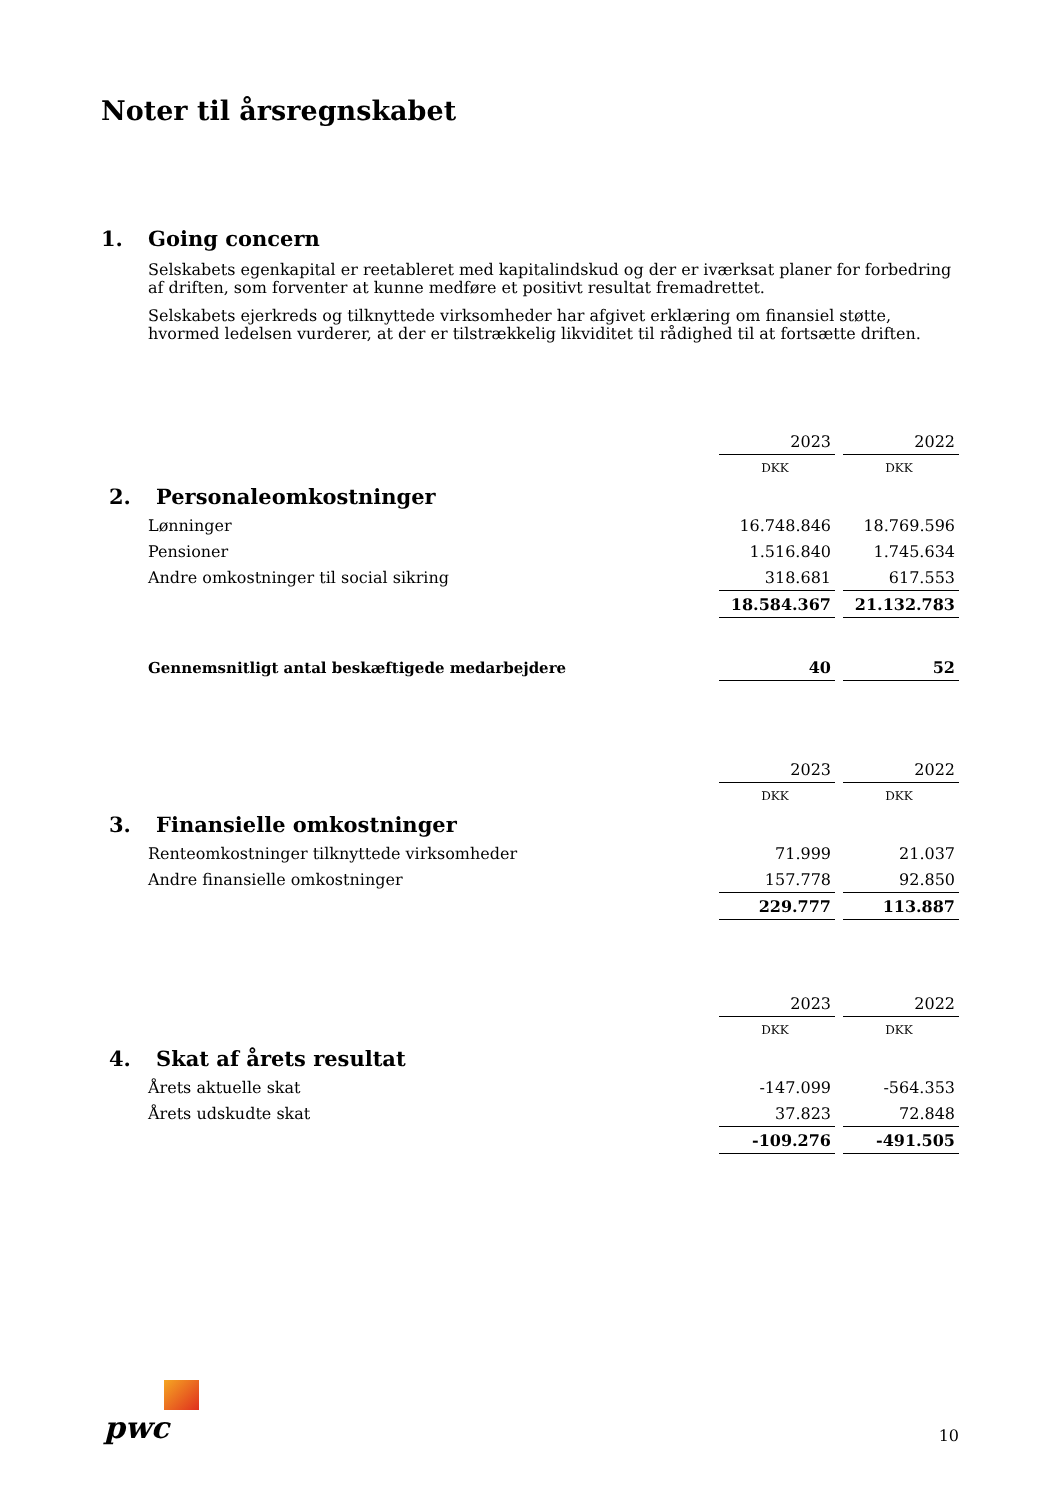Noter til årsregnskabet
1. Going concern
Selskabets egenkapital er reetableret med kapitalindskud og der er iværksat planer for forbedring af driften, som forventer at kunne medføre et positivt resultat fremadrettet.
Selskabets ejerkreds og tilknyttede virksomheder har afgivet erklæring om finansiel støtte, hvormed ledelsen vurderer, at der er tilstrækkelig likviditet til rådighed til at fortsætte driften.
| | 2023 | 2022 |
| | DKK | DKK |
| 2. Personaleomkostninger | | |
| Lønninger | 16.748.846 | 18.769.596 |
| Pensioner | 1.516.840 | 1.745.634 |
| Andre omkostninger til social sikring | 318.681 | 617.553 |
| | 18.584.367 | 21.132.783 |
| Gennemsnitligt antal beskæftigede medarbejdere | 40 | 52 |
| | 2023 | 2022 |
| | DKK | DKK |
| 3. Finansielle omkostninger | | |
| Renteomkostninger tilknyttede virksomheder | 71.999 | 21.037 |
| Andre finansielle omkostninger | 157.778 | 92.850 |
| | 229.777 | 113.887 |
| | 2023 | 2022 |
| | DKK | DKK |
| 4. Skat af årets resultat | | |
| Årets aktuelle skat | -147.099 | -564.353 |
| Årets udskudte skat | 37.823 | 72.848 |
| | -109.276 | -491.505 |
pwc
10